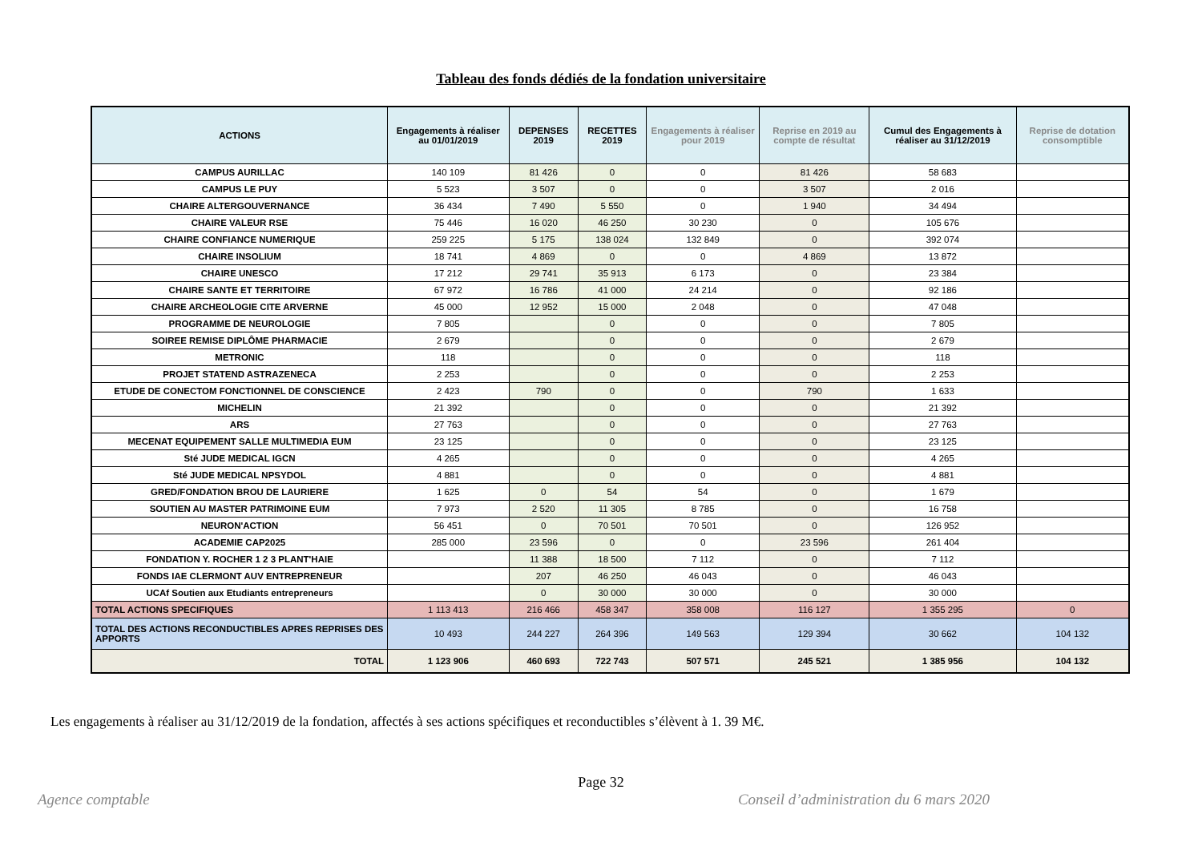Tableau des fonds dédiés de la fondation universitaire
| ACTIONS | Engagements à réaliser au 01/01/2019 | DEPENSES 2019 | RECETTES 2019 | Engagements à réaliser pour 2019 | Reprise en 2019 au compte de résultat | Cumul des Engagements à réaliser au 31/12/2019 | Reprise de dotation consomptible |
| --- | --- | --- | --- | --- | --- | --- | --- |
| CAMPUS AURILLAC | 140 109 | 81 426 | 0 | 0 | 81 426 | 58 683 | |
| CAMPUS LE PUY | 5 523 | 3 507 | 0 | 0 | 3 507 | 2 016 | |
| CHAIRE ALTERGOUVERNANCE | 36 434 | 7 490 | 5 550 | 0 | 1 940 | 34 494 | |
| CHAIRE VALEUR RSE | 75 446 | 16 020 | 46 250 | 30 230 | 0 | 105 676 | |
| CHAIRE CONFIANCE NUMERIQUE | 259 225 | 5 175 | 138 024 | 132 849 | 0 | 392 074 | |
| CHAIRE INSOLIUM | 18 741 | 4 869 | 0 | 0 | 4 869 | 13 872 | |
| CHAIRE UNESCO | 17 212 | 29 741 | 35 913 | 6 173 | 0 | 23 384 | |
| CHAIRE SANTE ET TERRITOIRE | 67 972 | 16 786 | 41 000 | 24 214 | 0 | 92 186 | |
| CHAIRE ARCHEOLOGIE CITE ARVERNE | 45 000 | 12 952 | 15 000 | 2 048 | 0 | 47 048 | |
| PROGRAMME DE NEUROLOGIE | 7 805 | | 0 | 0 | 0 | 7 805 | |
| SOIREE REMISE DIPLÔME PHARMACIE | 2 679 | | 0 | 0 | 0 | 2 679 | |
| METRONIC | 118 | | 0 | 0 | 0 | 118 | |
| PROJET STATEND ASTRAZENECA | 2 253 | | 0 | 0 | 0 | 2 253 | |
| ETUDE DE CONECTOM FONCTIONNEL DE CONSCIENCE | 2 423 | 790 | 0 | 0 | 790 | 1 633 | |
| MICHELIN | 21 392 | | 0 | 0 | 0 | 21 392 | |
| ARS | 27 763 | | 0 | 0 | 0 | 27 763 | |
| MECENAT EQUIPEMENT SALLE MULTIMEDIA EUM | 23 125 | | 0 | 0 | 0 | 23 125 | |
| Sté JUDE MEDICAL IGCN | 4 265 | | 0 | 0 | 0 | 4 265 | |
| Sté JUDE MEDICAL NPSYDOL | 4 881 | | 0 | 0 | 0 | 4 881 | |
| GRED/FONDATION BROU DE LAURIERE | 1 625 | 0 | 54 | 54 | 0 | 1 679 | |
| SOUTIEN AU MASTER PATRIMOINE EUM | 7 973 | 2 520 | 11 305 | 8 785 | 0 | 16 758 | |
| NEURON'ACTION | 56 451 | 0 | 70 501 | 70 501 | 0 | 126 952 | |
| ACADEMIE CAP2025 | 285 000 | 23 596 | 0 | 0 | 23 596 | 261 404 | |
| FONDATION Y. ROCHER 1 2 3 PLANT'HAIE | | 11 388 | 18 500 | 7 112 | 0 | 7 112 | |
| FONDS IAE CLERMONT AUV ENTREPRENEUR | | 207 | 46 250 | 46 043 | 0 | 46 043 | |
| UCAf Soutien aux Etudiants entrepreneurs | | 0 | 30 000 | 30 000 | 0 | 30 000 | |
| TOTAL ACTIONS SPECIFIQUES | 1 113 413 | 216 466 | 458 347 | 358 008 | 116 127 | 1 355 295 | 0 |
| TOTAL DES ACTIONS RECONDUCTIBLES APRES REPRISES DES APPORTS | 10 493 | 244 227 | 264 396 | 149 563 | 129 394 | 30 662 | 104 132 |
| TOTAL | 1 123 906 | 460 693 | 722 743 | 507 571 | 245 521 | 1 385 956 | 104 132 |
Les engagements à réaliser au 31/12/2019 de la fondation, affectés à ses actions spécifiques et reconductibles s’élèvent à 1. 39 M€.
Page 32
Agence comptable Conseil d’administration du 6 mars 2020